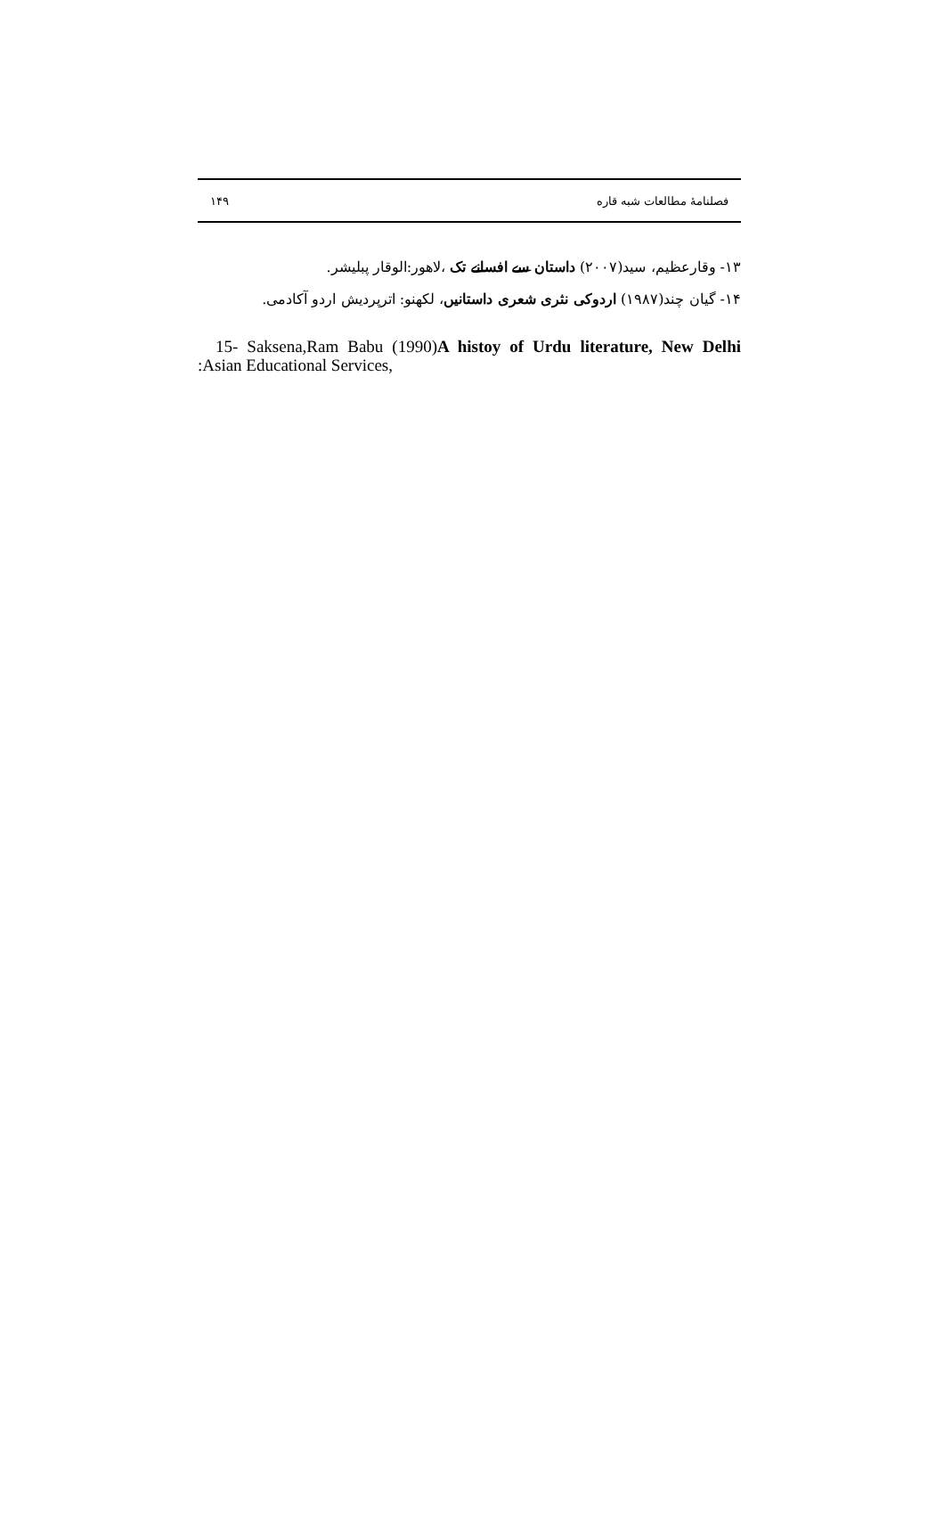۱۴۹ فصلنامهٔ مطالعات شبه قاره
۱۳- وقارعظیم، سید(۲۰۰۷) داستان سے افسانے تک ،لاهور:الوقار پبلیشر.
۱۴- گیان چند(۱۹۸۷) اردوکی نثری شعری داستانیں، لکهنو: اترپردیش اردو آکادمی.
15- Saksena,Ram Babu (1990)A histoy of Urdu literature, New Delhi :Asian Educational Services,